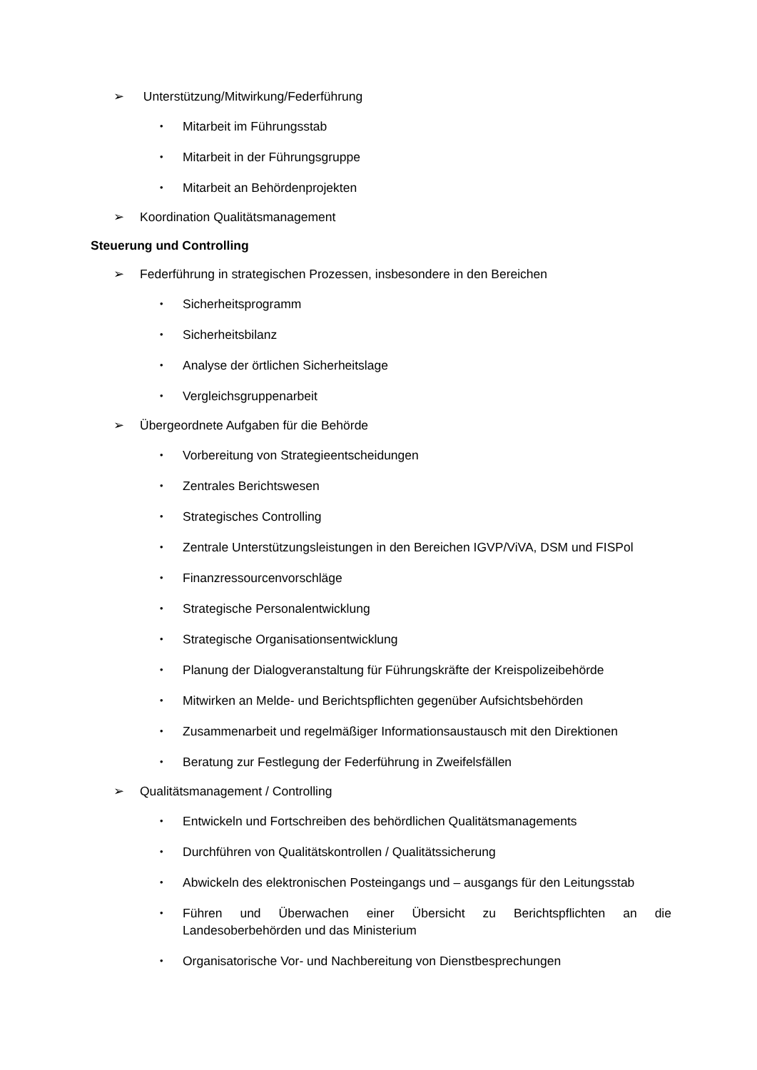➢ Unterstützung/Mitwirkung/Federführung
• Mitarbeit im Führungsstab
• Mitarbeit in der Führungsgruppe
• Mitarbeit an Behördenprojekten
➢ Koordination Qualitätsmanagement
Steuerung und Controlling
➢ Federführung in strategischen Prozessen, insbesondere in den Bereichen
• Sicherheitsprogramm
• Sicherheitsbilanz
• Analyse der örtlichen Sicherheitslage
• Vergleichsgruppenarbeit
➢ Übergeordnete Aufgaben für die Behörde
• Vorbereitung von Strategieentscheidungen
• Zentrales Berichtswesen
• Strategisches Controlling
• Zentrale Unterstützungsleistungen in den Bereichen IGVP/ViVA, DSM und FISPol
• Finanzressourcenvorschläge
• Strategische Personalentwicklung
• Strategische Organisationsentwicklung
• Planung der Dialogveranstaltung für Führungskräfte der Kreispolizeibehörde
• Mitwirken an Melde- und Berichtspflichten gegenüber Aufsichtsbehörden
• Zusammenarbeit und regelmäßiger Informationsaustausch mit den Direktionen
• Beratung zur Festlegung der Federführung in Zweifelsfällen
➢ Qualitätsmanagement / Controlling
• Entwickeln und Fortschreiben des behördlichen Qualitätsmanagements
• Durchführen von Qualitätskontrollen / Qualitätssicherung
• Abwickeln des elektronischen Posteingangs und – ausgangs für den Leitungsstab
• Führen und Überwachen einer Übersicht zu Berichtspflichten an die Landesoberbehörden und das Ministerium
• Organisatorische Vor- und Nachbereitung von Dienstbesprechungen